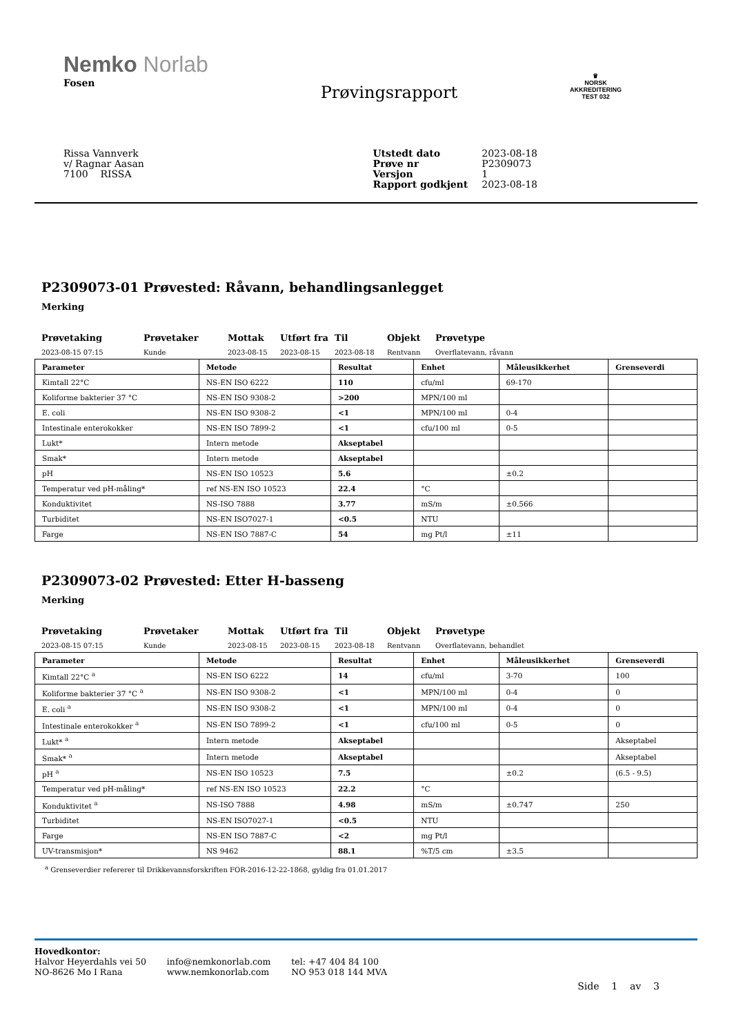Nemko Norlab
Fosen
Prøvingsrapport
♛
NORSK
AKKREDITERING
TEST 032
Rissa Vannverk
v/ Ragnar Aasan
7100 RISSA
| Utstedt dato | 2023-08-18 |
| Prøve nr | P2309073 |
| Versjon | 1 |
| Rapport godkjent | 2023-08-18 |
P2309073-01 Prøvested: Råvann, behandlingsanlegget
Merking
Prøvetaking
2023-08-15 07:15
Prøvetaker
Kunde
Mottak
2023-08-15
Utført fra
2023-08-15
Til
2023-08-18
Objekt
Rentvann
Prøvetype
Overflatevann, råvann
| Parameter | Metode | Resultat | Enhet | Måleusikkerhet | Grenseverdi |
| --- | --- | --- | --- | --- | --- |
| Kimtall 22°C | NS-EN ISO 6222 | 110 | cfu/ml | 69-170 | |
| Koliforme bakterier 37 °C | NS-EN ISO 9308-2 | >200 | MPN/100 ml | | |
| E. coli | NS-EN ISO 9308-2 | <1 | MPN/100 ml | 0-4 | |
| Intestinale enterokokker | NS-EN ISO 7899-2 | <1 | cfu/100 ml | 0-5 | |
| Lukt* | Intern metode | Akseptabel | | | |
| Smak* | Intern metode | Akseptabel | | | |
| pH | NS-EN ISO 10523 | 5.6 | | ±0.2 | |
| Temperatur ved pH-måling* | ref NS-EN ISO 10523 | 22.4 | °C | | |
| Konduktivitet | NS-ISO 7888 | 3.77 | mS/m | ±0.566 | |
| Turbiditet | NS-EN ISO7027-1 | <0.5 | NTU | | |
| Farge | NS-EN ISO 7887-C | 54 | mg Pt/l | ±11 | |
P2309073-02 Prøvested: Etter H-basseng
Merking
Prøvetaking
2023-08-15 07:15
Prøvetaker
Kunde
Mottak
2023-08-15
Utført fra
2023-08-15
Til
2023-08-18
Objekt
Rentvann
Prøvetype
Overflatevann, behandlet
| Parameter | Metode | Resultat | Enhet | Måleusikkerhet | Grenseverdi |
| --- | --- | --- | --- | --- | --- |
| Kimtall 22°C <sup>a</sup> | NS-EN ISO 6222 | 14 | cfu/ml | 3-70 | 100 |
| Koliforme bakterier 37 °C <sup>a</sup> | NS-EN ISO 9308-2 | <1 | MPN/100 ml | 0-4 | 0 |
| E. coli <sup>a</sup> | NS-EN ISO 9308-2 | <1 | MPN/100 ml | 0-4 | 0 |
| Intestinale enterokokker <sup>a</sup> | NS-EN ISO 7899-2 | <1 | cfu/100 ml | 0-5 | 0 |
| Lukt* <sup>a</sup> | Intern metode | Akseptabel | | | Akseptabel |
| Smak* <sup>a</sup> | Intern metode | Akseptabel | | | Akseptabel |
| pH <sup>a</sup> | NS-EN ISO 10523 | 7.5 | | ±0.2 | (6.5 - 9.5) |
| Temperatur ved pH-måling* | ref NS-EN ISO 10523 | 22.2 | °C | | |
| Konduktivitet <sup>a</sup> | NS-ISO 7888 | 4.98 | mS/m | ±0.747 | 250 |
| Turbiditet | NS-EN ISO7027-1 | <0.5 | NTU | | |
| Farge | NS-EN ISO 7887-C | <2 | mg Pt/l | | |
| UV-transmisjon* | NS 9462 | 88.1 | %T/5 cm | ±3.5 | |
<sup>a</sup> Grenseverdier refererer til Drikkevannsforskriften FOR-2016-12-22-1868, gyldig fra 01.01.2017
Hovedkontor:
Halvor Heyerdahls vei 50
NO-8626 Mo I Rana
info@nemkonorlab.com
www.nemkonorlab.com
tel: +47 404 84 100
NO 953 018 144 MVA
Side 1 av 3